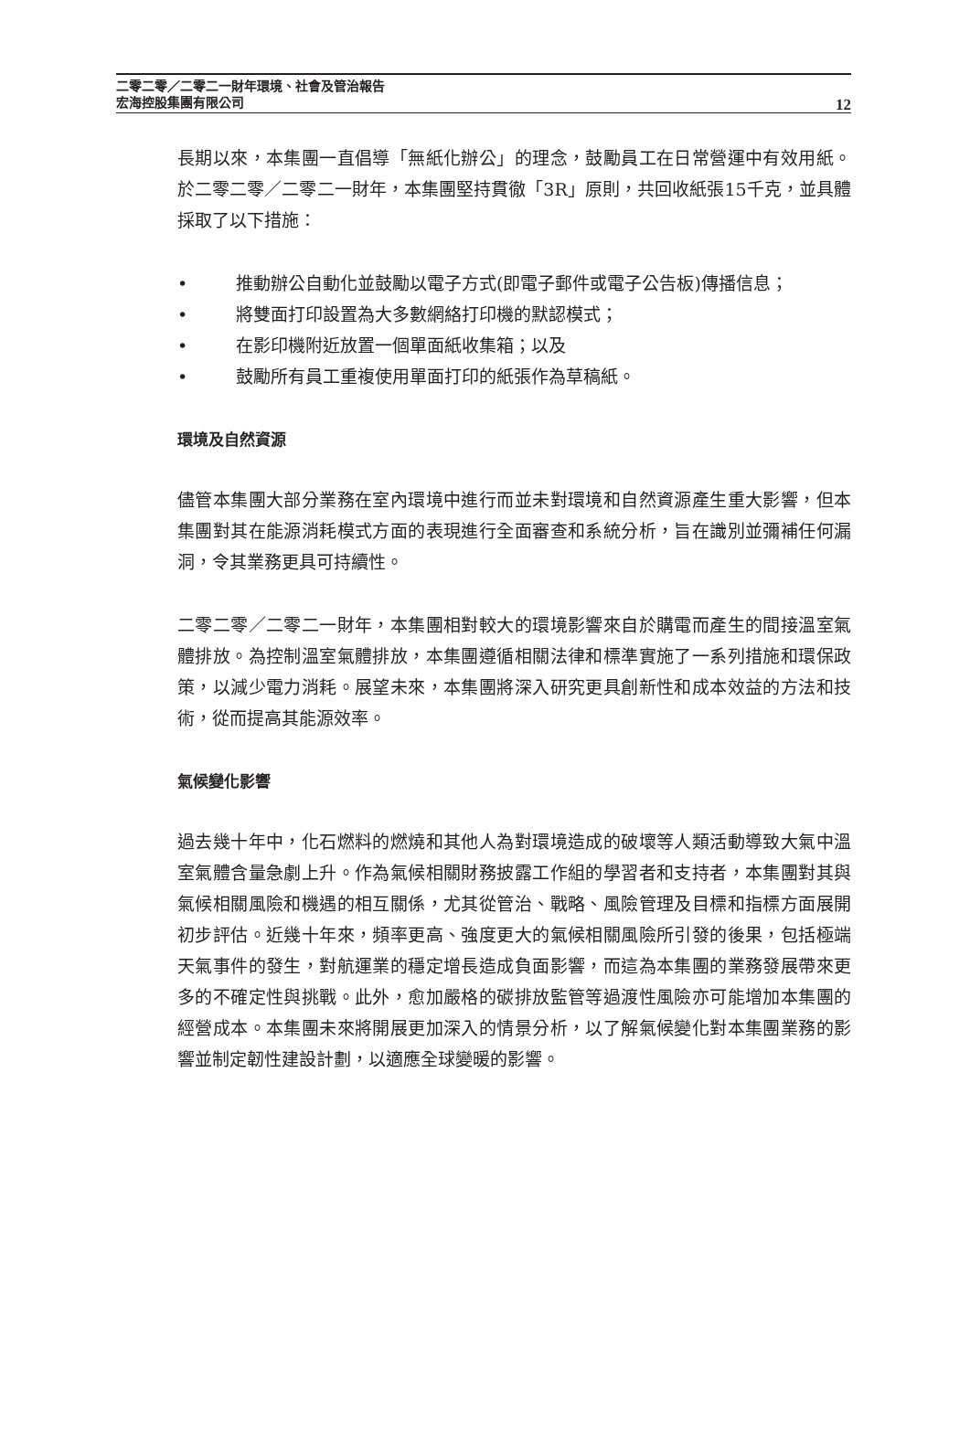二零二零／二零二一財年環境、社會及管治報告
宏海控股集團有限公司
12
長期以來，本集團一直倡導「無紙化辦公」的理念，鼓勵員工在日常營運中有效用紙。於二零二零／二零二一財年，本集團堅持貫徹「3R」原則，共回收紙張15千克，並具體採取了以下措施：
• 推動辦公自動化並鼓勵以電子方式(即電子郵件或電子公告板)傳播信息；
• 將雙面打印設置為大多數網絡打印機的默認模式；
• 在影印機附近放置一個單面紙收集箱；以及
• 鼓勵所有員工重複使用單面打印的紙張作為草稿紙。
環境及自然資源
儘管本集團大部分業務在室內環境中進行而並未對環境和自然資源產生重大影響，但本集團對其在能源消耗模式方面的表現進行全面審查和系統分析，旨在識別並彌補任何漏洞，令其業務更具可持續性。
二零二零／二零二一財年，本集團相對較大的環境影響來自於購電而產生的間接溫室氣體排放。為控制溫室氣體排放，本集團遵循相關法律和標準實施了一系列措施和環保政策，以減少電力消耗。展望未來，本集團將深入研究更具創新性和成本效益的方法和技術，從而提高其能源效率。
氣候變化影響
過去幾十年中，化石燃料的燃燒和其他人為對環境造成的破壞等人類活動導致大氣中溫室氣體含量急劇上升。作為氣候相關財務披露工作組的學習者和支持者，本集團對其與氣候相關風險和機遇的相互關係，尤其從管治、戰略、風險管理及目標和指標方面展開初步評估。近幾十年來，頻率更高、強度更大的氣候相關風險所引發的後果，包括極端天氣事件的發生，對航運業的穩定增長造成負面影響，而這為本集團的業務發展帶來更多的不確定性與挑戰。此外，愈加嚴格的碳排放監管等過渡性風險亦可能增加本集團的經營成本。本集團未來將開展更加深入的情景分析，以了解氣候變化對本集團業務的影響並制定韌性建設計劃，以適應全球變暖的影響。